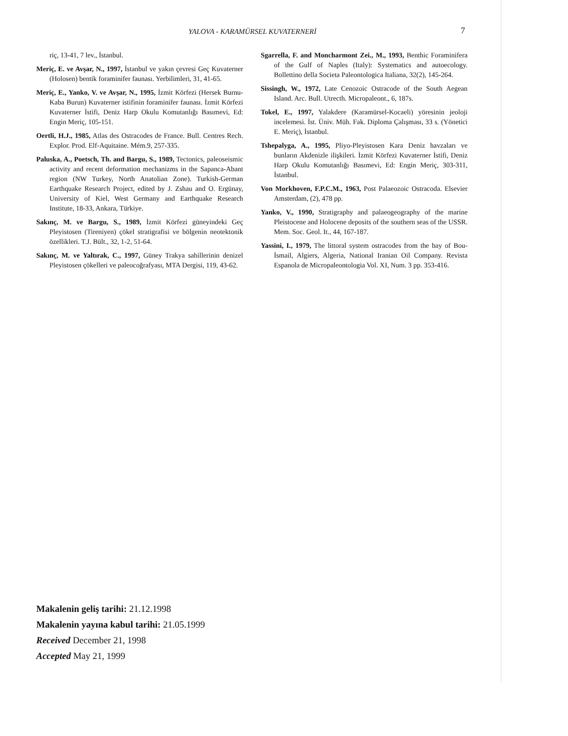YALOVA - KARAMÜRSEL KUVATERNERİ
7
riç, 13-41, 7 lev., İstanbul.
Meriç, E. ve Avşar, N., 1997, İstanbul ve yakın çevresi Geç Kuvaterner (Holosen) bentik foraminifer faunası. Yerbilimleri, 31, 41-65.
Meriç, E., Yanko, V. ve Avşar, N., 1995, İzmit Körfezi (Hersek Burnu-Kaba Burun) Kuvaterner istifinin foraminifer faunası. İzmit Körfezi Kuvaterner İstifi, Deniz Harp Okulu Komutanlığı Basımevi, Ed: Engin Meriç, 105-151.
Oertli, H.J., 1985, Atlas des Ostracodes de France. Bull. Centres Rech. Explor. Prod. Elf-Aquitaine. Mém.9, 257-335.
Paluska, A., Poetsch, Th. and Bargu, S., 1989, Tectonics, paleoseismic activity and recent deformation mechanizms in the Sapanca-Abant region (NW Turkey, North Anatolian Zone). Turkish-German Earthquake Research Project, edited by J. Zshau and O. Ergünay, University of Kiel, West Germany and Earthquake Research Institute, 18-33, Ankara, Türkiye.
Sakınç, M. ve Bargu, S., 1989, İzmit Körfezi güneyindeki Geç Pleyistosen (Tireniyen) çökel stratigrafisi ve bölgenin neotektonik özellikleri. T.J. Bült., 32, 1-2, 51-64.
Sakınç, M. ve Yaltırak, C., 1997, Güney Trakya sahillerinin denizel Pleyistosen çökelleri ve paleocoğrafyası, MTA Dergisi, 119, 43-62.
Sgarrella, F. and Moncharmont Zei., M., 1993, Benthic Foraminifera of the Gulf of Naples (Italy): Systematics and autoecology. Bollettino della Societa Paleontologica Italiana, 32(2), 145-264.
Sissingh, W., 1972, Late Cenozoic Ostracode of the South Aegean Island. Arc. Bull. Utrecth. Micropaleont., 6, 187s.
Tokel, E., 1997, Yalakdere (Karamürsel-Kocaeli) yöresinin jeoloji incelemesi. İst. Üniv. Müh. Fak. Diploma Çalışması, 33 s. (Yönetici E. Meriç), İstanbul.
Tshepalyga, A., 1995, Pliyo-Pleyistosen Kara Deniz havzaları ve bunların Akdenizle ilişkileri. İzmit Körfezi Kuvaterner İstifi, Deniz Harp Okulu Komutanlığı Basımevi, Ed: Engin Meriç, 303-311, İstanbul.
Von Morkhoven, F.P.C.M., 1963, Post Palaeozoic Ostracoda. Elsevier Amsterdam, (2), 478 pp.
Yanko, V., 1990, Stratigraphy and palaeogeography of the marine Pleistocene and Holocene deposits of the southern seas of the USSR. Mem. Soc. Geol. It., 44, 167-187.
Yassini, I., 1979, The littoral system ostracodes from the bay of Bou-İsmail, Algiers, Algeria, National Iranian Oil Company. Revista Espanola de Micropaleontologia Vol. XI, Num. 3 pp. 353-416.
Makalenin geliş tarihi: 21.12.1998
Makalenin yayına kabul tarihi: 21.05.1999
Received December 21, 1998
Accepted May 21, 1999